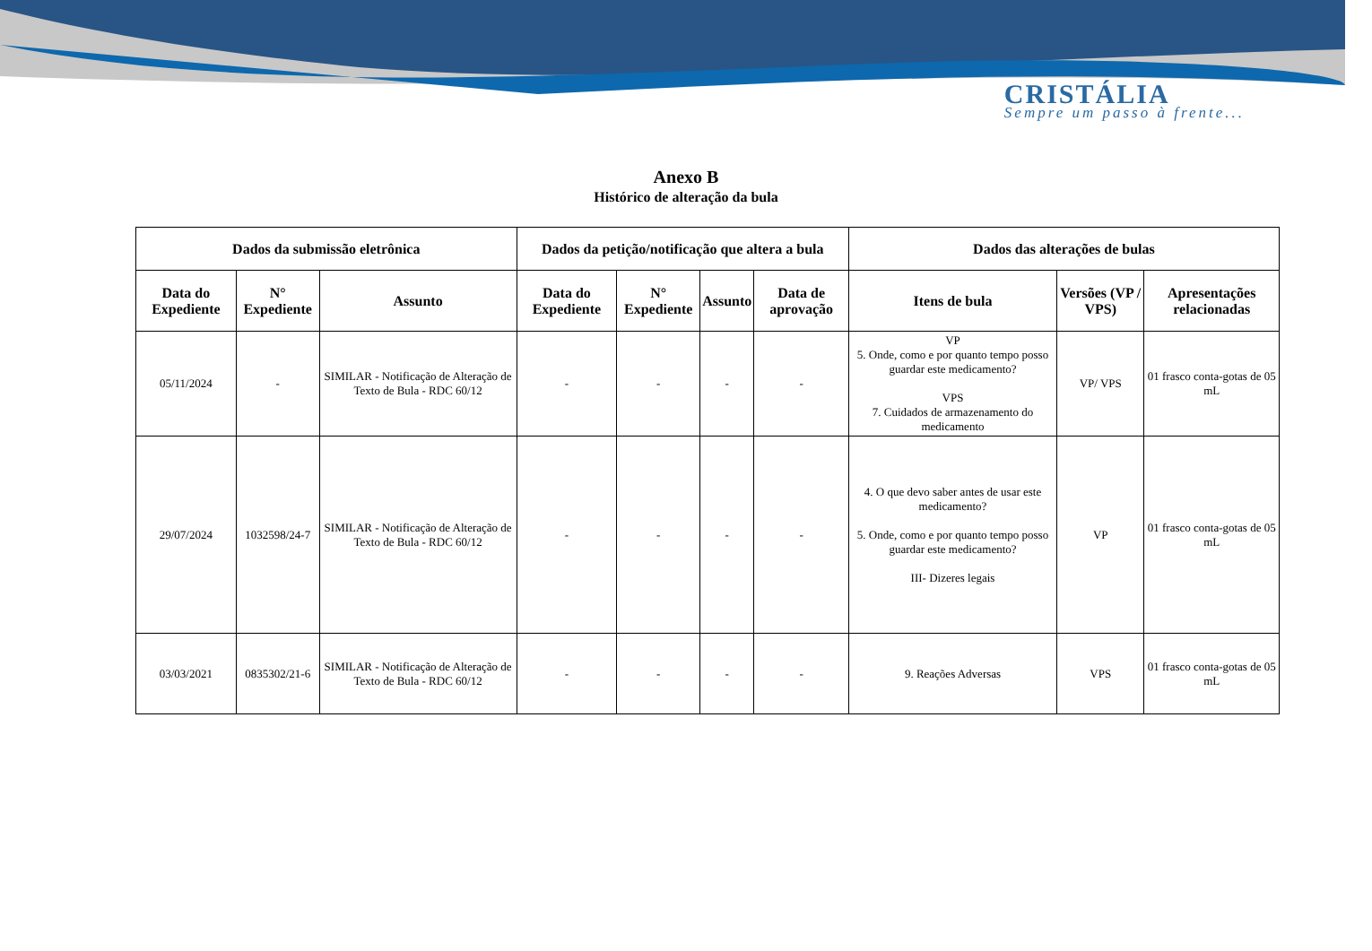CRISTÁLIA
Sempre um passo à frente...
Anexo B
Histórico de alteração da bula
| Dados da submissão eletrônica | | | Dados da petição/notificação que altera a bula | | | | Dados das alterações de bulas | | |
| --- | --- | --- | --- | --- | --- | --- | --- | --- | --- |
| Data do Expediente | N° Expediente | Assunto | Data do Expediente | N° Expediente | Assunto | Data de aprovação | Itens de bula | Versões (VP / VPS) | Apresentações relacionadas |
| 05/11/2024 | - | SIMILAR - Notificação de Alteração de Texto de Bula - RDC 60/12 | - | - | - | - | VP 5. Onde, como e por quanto tempo posso guardar este medicamento? VPS 7. Cuidados de armazenamento do medicamento | VP/ VPS | 01 frasco conta-gotas de 05 mL |
| 29/07/2024 | 1032598/24-7 | SIMILAR - Notificação de Alteração de Texto de Bula - RDC 60/12 | - | - | - | - | 4. O que devo saber antes de usar este medicamento? 5. Onde, como e por quanto tempo posso guardar este medicamento? III- Dizeres legais | VP | 01 frasco conta-gotas de 05 mL |
| 03/03/2021 | 0835302/21-6 | SIMILAR - Notificação de Alteração de Texto de Bula - RDC 60/12 | - | - | - | - | 9. Reações Adversas | VPS | 01 frasco conta-gotas de 05 mL |